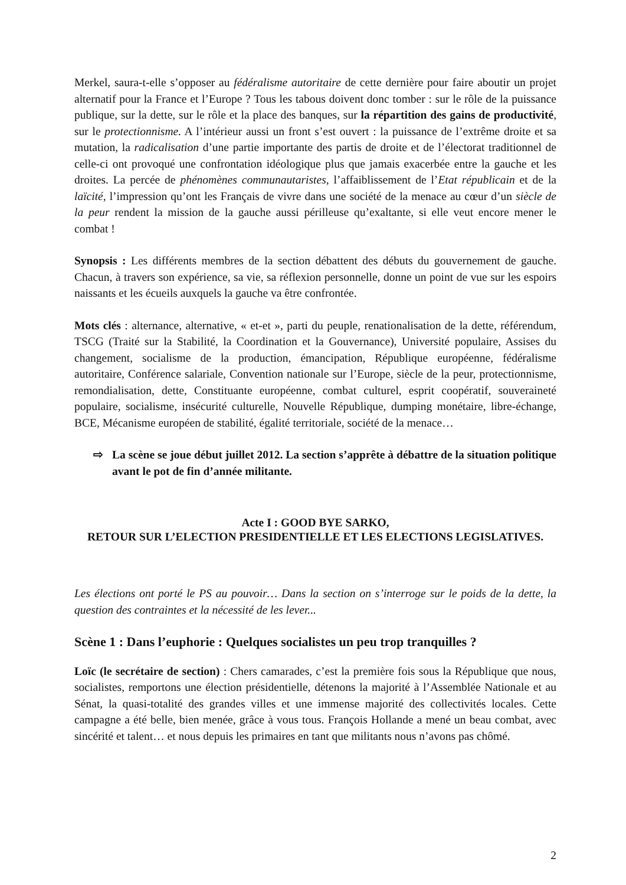Merkel, saura-t-elle s’opposer au fédéralisme autoritaire de cette dernière pour faire aboutir un projet alternatif pour la France et l’Europe ? Tous les tabous doivent donc tomber : sur le rôle de la puissance publique, sur la dette, sur le rôle et la place des banques, sur la répartition des gains de productivité, sur le protectionnisme. A l’intérieur aussi un front s’est ouvert : la puissance de l’extrême droite et sa mutation, la radicalisation d’une partie importante des partis de droite et de l’électorat traditionnel de celle-ci ont provoqué une confrontation idéologique plus que jamais exacerbée entre la gauche et les droites. La percée de phénomènes communautaristes, l’affaiblissement de l’Etat républicain et de la laïcité, l’impression qu’ont les Français de vivre dans une société de la menace au cœur d’un siècle de la peur rendent la mission de la gauche aussi périlleuse qu’exaltante, si elle veut encore mener le combat !
Synopsis : Les différents membres de la section débattent des débuts du gouvernement de gauche. Chacun, à travers son expérience, sa vie, sa réflexion personnelle, donne un point de vue sur les espoirs naissants et les écueils auxquels la gauche va être confrontée.
Mots clés : alternance, alternative, « et-et », parti du peuple, renationalisation de la dette, référendum, TSCG (Traité sur la Stabilité, la Coordination et la Gouvernance), Université populaire, Assises du changement, socialisme de la production, émancipation, République européenne, fédéralisme autoritaire, Conférence salariale, Convention nationale sur l’Europe, siècle de la peur, protectionnisme, remondialisation, dette, Constituante européenne, combat culturel, esprit coopératif, souveraineté populaire, socialisme, insécurité culturelle, Nouvelle République, dumping monétaire, libre-échange, BCE, Mécanisme européen de stabilité, égalité territoriale, société de la menace…
⇨ La scène se joue début juillet 2012. La section s’apprête à débattre de la situation politique avant le pot de fin d’année militante.
Acte I : GOOD BYE SARKO,
RETOUR SUR L’ELECTION PRESIDENTIELLE ET LES ELECTIONS LEGISLATIVES.
Les élections ont porté le PS au pouvoir… Dans la section on s’interroge sur le poids de la dette, la question des contraintes et la nécessité de les lever...
Scène 1 : Dans l’euphorie : Quelques socialistes un peu trop tranquilles ?
Loïc (le secrétaire de section) : Chers camarades, c’est la première fois sous la République que nous, socialistes, remportons une élection présidentielle, détenons la majorité à l’Assemblée Nationale et au Sénat, la quasi-totalité des grandes villes et une immense majorité des collectivités locales. Cette campagne a été belle, bien menée, grâce à vous tous. François Hollande a mené un beau combat, avec sincérité et talent… et nous depuis les primaires en tant que militants nous n’avons pas chômé.
2